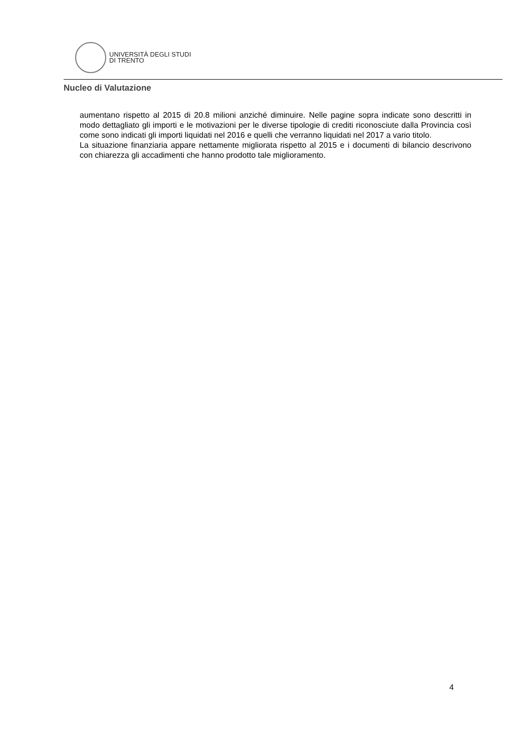UNIVERSITÀ DEGLI STUDI
DI TRENTO
Nucleo di Valutazione
aumentano rispetto al 2015 di 20.8 milioni anziché diminuire. Nelle pagine sopra indicate sono descritti in modo dettagliato gli importi e le motivazioni per le diverse tipologie di crediti riconosciute dalla Provincia così come sono indicati gli importi liquidati nel 2016 e quelli che verranno liquidati nel 2017 a vario titolo.
La situazione finanziaria appare nettamente migliorata rispetto al 2015 e i documenti di bilancio descrivono con chiarezza gli accadimenti che hanno prodotto tale miglioramento.
4